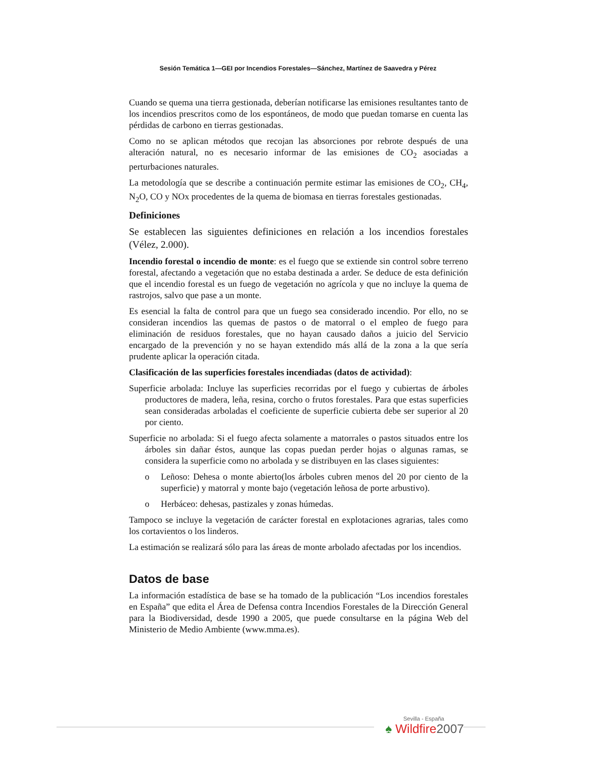Sesión Temática 1—GEI por Incendios Forestales—Sánchez, Martínez de Saavedra y Pérez
Cuando se quema una tierra gestionada, deberían notificarse las emisiones resultantes tanto de los incendios prescritos como de los espontáneos, de modo que puedan tomarse en cuenta las pérdidas de carbono en tierras gestionadas.
Como no se aplican métodos que recojan las absorciones por rebrote después de una alteración natural, no es necesario informar de las emisiones de CO<sub>2</sub> asociadas a perturbaciones naturales.
La metodología que se describe a continuación permite estimar las emisiones de CO<sub>2</sub>, CH<sub>4</sub>, N<sub>2</sub>O, CO y NOx procedentes de la quema de biomasa en tierras forestales gestionadas.
Definiciones
Se establecen las siguientes definiciones en relación a los incendios forestales (Vélez, 2.000).
Incendio forestal o incendio de monte: es el fuego que se extiende sin control sobre terreno forestal, afectando a vegetación que no estaba destinada a arder. Se deduce de esta definición que el incendio forestal es un fuego de vegetación no agrícola y que no incluye la quema de rastrojos, salvo que pase a un monte.
Es esencial la falta de control para que un fuego sea considerado incendio. Por ello, no se consideran incendios las quemas de pastos o de matorral o el empleo de fuego para eliminación de residuos forestales, que no hayan causado daños a juicio del Servicio encargado de la prevención y no se hayan extendido más allá de la zona a la que sería prudente aplicar la operación citada.
Clasificación de las superficies forestales incendiadas (datos de actividad):
Superficie arbolada: Incluye las superficies recorridas por el fuego y cubiertas de árboles productores de madera, leña, resina, corcho o frutos forestales. Para que estas superficies sean consideradas arboladas el coeficiente de superficie cubierta debe ser superior al 20 por ciento.
Superficie no arbolada: Si el fuego afecta solamente a matorrales o pastos situados entre los árboles sin dañar éstos, aunque las copas puedan perder hojas o algunas ramas, se considera la superficie como no arbolada y se distribuyen en las clases siguientes:
o Leñoso: Dehesa o monte abierto(los árboles cubren menos del 20 por ciento de la superficie) y matorral y monte bajo (vegetación leñosa de porte arbustivo).
o Herbáceo: dehesas, pastizales y zonas húmedas.
Tampoco se incluye la vegetación de carácter forestal en explotaciones agrarias, tales como los cortavientos o los linderos.
La estimación se realizará sólo para las áreas de monte arbolado afectadas por los incendios.
Datos de base
La información estadística de base se ha tomado de la publicación “Los incendios forestales en España” que edita el Área de Defensa contra Incendios Forestales de la Dirección General para la Biodiversidad, desde 1990 a 2005, que puede consultarse en la página Web del Ministerio de Medio Ambiente (www.mma.es).
Sevilla - España
♠ Wildfire 2007